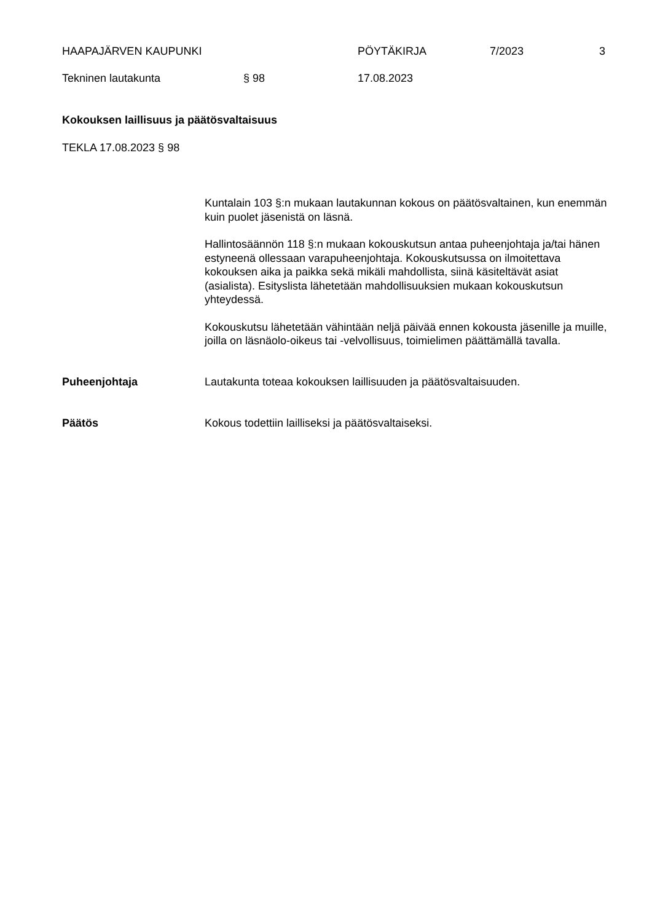HAAPAJÄRVEN KAUPUNKI PÖYTÄKIRJA 7/2023 3
Tekninen lautakunta § 98 17.08.2023
Kokouksen laillisuus ja päätösvaltaisuus
TEKLA 17.08.2023 § 98
Kuntalain 103 §:n mukaan lautakunnan kokous on päätösvaltainen, kun enemmän kuin puolet jäsenistä on läsnä.
Hallintosäännön 118 §:n mukaan kokouskutsun antaa puheenjohtaja ja/tai hänen estyneenä ollessaan varapuheenjohtaja. Kokouskutsussa on ilmoitettava kokouksen aika ja paikka sekä mikäli mahdollista, siinä käsiteltävät asiat (asialista). Esityslista lähetetään mahdollisuuksien mukaan kokouskutsun yhteydessä.
Kokouskutsu lähetetään vähintään neljä päivää ennen kokousta jäsenille ja muille, joilla on läsnäolo-oikeus tai -velvollisuus, toimielimen päättämällä tavalla.
Puheenjohtaja Lautakunta toteaa kokouksen laillisuuden ja päätösvaltaisuuden.
Päätös Kokous todettiin lailliseksi ja päätösvaltaiseksi.